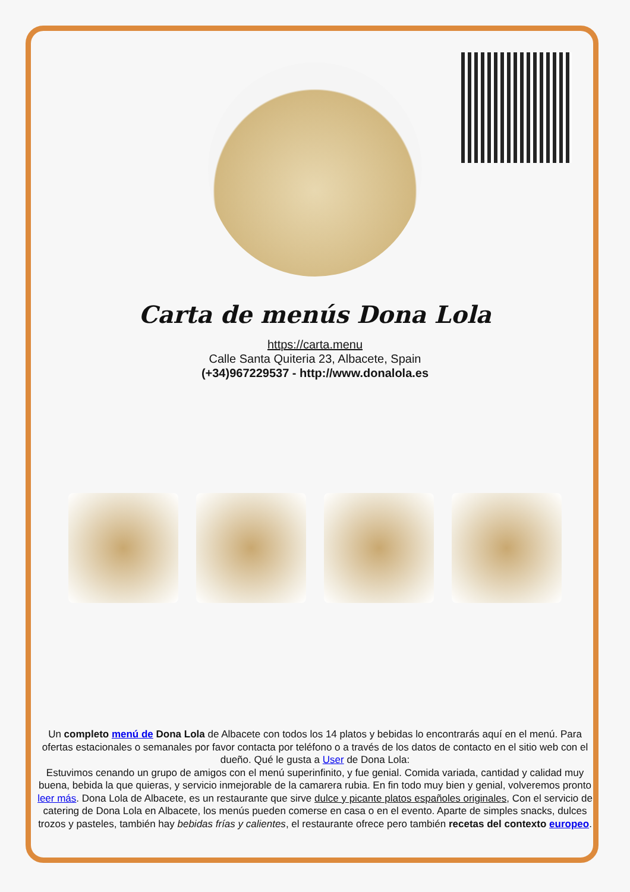Carta de menús Dona Lola
https://carta.menu
Calle Santa Quiteria 23, Albacete, Spain
(+34)967229537 - http://www.donalola.es
Un completo menú de Dona Lola de Albacete con todos los 14 platos y bebidas lo encontrarás aquí en el menú. Para ofertas estacionales o semanales por favor contacta por teléfono o a través de los datos de contacto en el sitio web con el dueño. Qué le gusta a User de Dona Lola:
Estuvimos cenando un grupo de amigos con el menú superinfinito, y fue genial. Comida variada, cantidad y calidad muy buena, bebida la que quieras, y servicio inmejorable de la camarera rubia. En fin todo muy bien y genial, volveremos pronto leer más. Dona Lola de Albacete, es un restaurante que sirve dulce y picante platos españoles originales, Con el servicio de catering de Dona Lola en Albacete, los menús pueden comerse en casa o en el evento. Aparte de simples snacks, dulces trozos y pasteles, también hay bebidas frías y calientes, el restaurante ofrece pero también recetas del contexto europeo.